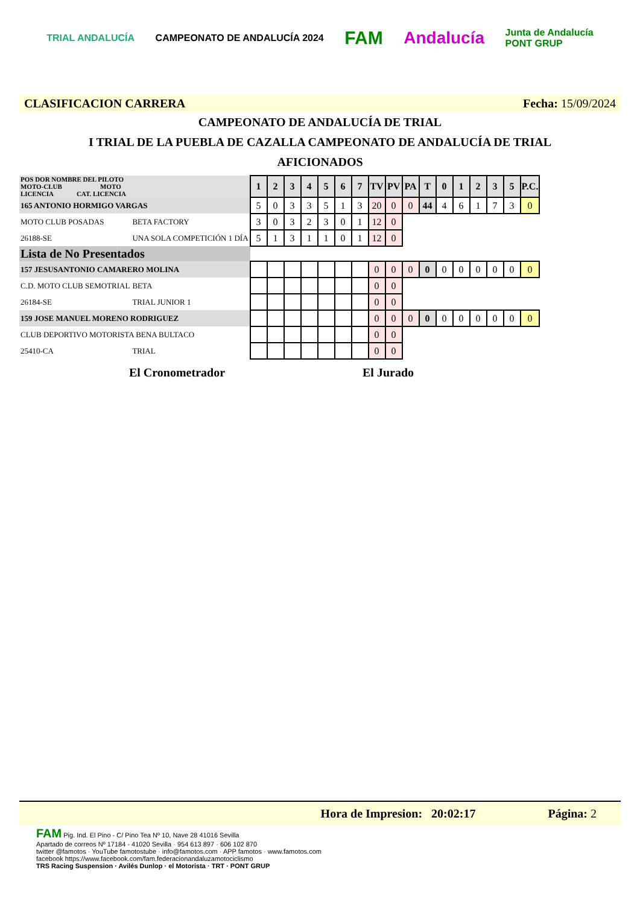TRIAL ANDALUCÍA CAMPEONATO DE ANDALUCÍA 2024 FAM Andalucía Junta de Andalucía
PONT GRUP
CLASIFICACION CARRERA Fecha: 15/09/2024
CAMPEONATO DE ANDALUCÍA DE TRIAL
I TRIAL DE LA PUEBLA DE CAZALLA CAMPEONATO DE ANDALUCÍA DE TRIAL
AFICIONADOS
| POS DOR NOMBRE DEL PILOTO MOTO-CLUB MOTO LICENCIA CAT. LICENCIA | | 1 | 2 | 3 | 4 | 5 | 6 | 7 | TV | PV | PA | T | 0 | 1 | 2 | 3 | 5 | P.C. |
| 165 ANTONIO HORMIGO VARGAS | | 5 | 0 | 3 | 3 | 5 | 1 | 3 | 20 | 0 | 0 | 44 | 4 | 6 | 1 | 7 | 3 | 0 |
| MOTO CLUB POSADAS | BETA FACTORY | 3 | 0 | 3 | 2 | 3 | 0 | 1 | 12 | 0 | | | | | | | | |
| 26188-SE | UNA SOLA COMPETICIÓN 1 DÍA | 5 | 1 | 3 | 1 | 1 | 0 | 1 | 12 | 0 | | | | | | | | |
| Lista de No Presentados | | | | | | | | | | | | | | | | | | |
| 157 JESUSANTONIO CAMARERO MOLINA | | | | | | | | | 0 | 0 | 0 | 0 | 0 | 0 | 0 | 0 | 0 | 0 |
| C.D. MOTO CLUB SEMOTRIAL | BETA | | | | | | | | 0 | 0 | | | | | | | | |
| 26184-SE | TRIAL JUNIOR 1 | | | | | | | | 0 | 0 | | | | | | | | |
| 159 JOSE MANUEL MORENO RODRIGUEZ | | | | | | | | | 0 | 0 | 0 | 0 | 0 | 0 | 0 | 0 | 0 | 0 |
| CLUB DEPORTIVO MOTORISTA BENA BULTACO | | | | | | | | | 0 | 0 | | | | | | | | |
| 25410-CA | TRIAL | | | | | | | | 0 | 0 | | | | | | | | |
El Cronometrador El Jurado
Hora de Impresion: 20:02:17 Página: 2
FAM Pig. Ind. El Pino - C/ Pino Tea Nº 10, Nave 28 41016 Sevilla
Apartado de correos Nº 17184 - 41020 Sevilla · 954 613 897 · 606 102 870
twitter @famotos · YouTube famotostube · info@famotos.com · APP famotos · www.famotos.com
facebook https://www.facebook.com/fam.federacionandaluzamotociclismo
TRS Racing Suspension · Avilés Dunlop · el Motorista · TRT · PONT GRUP